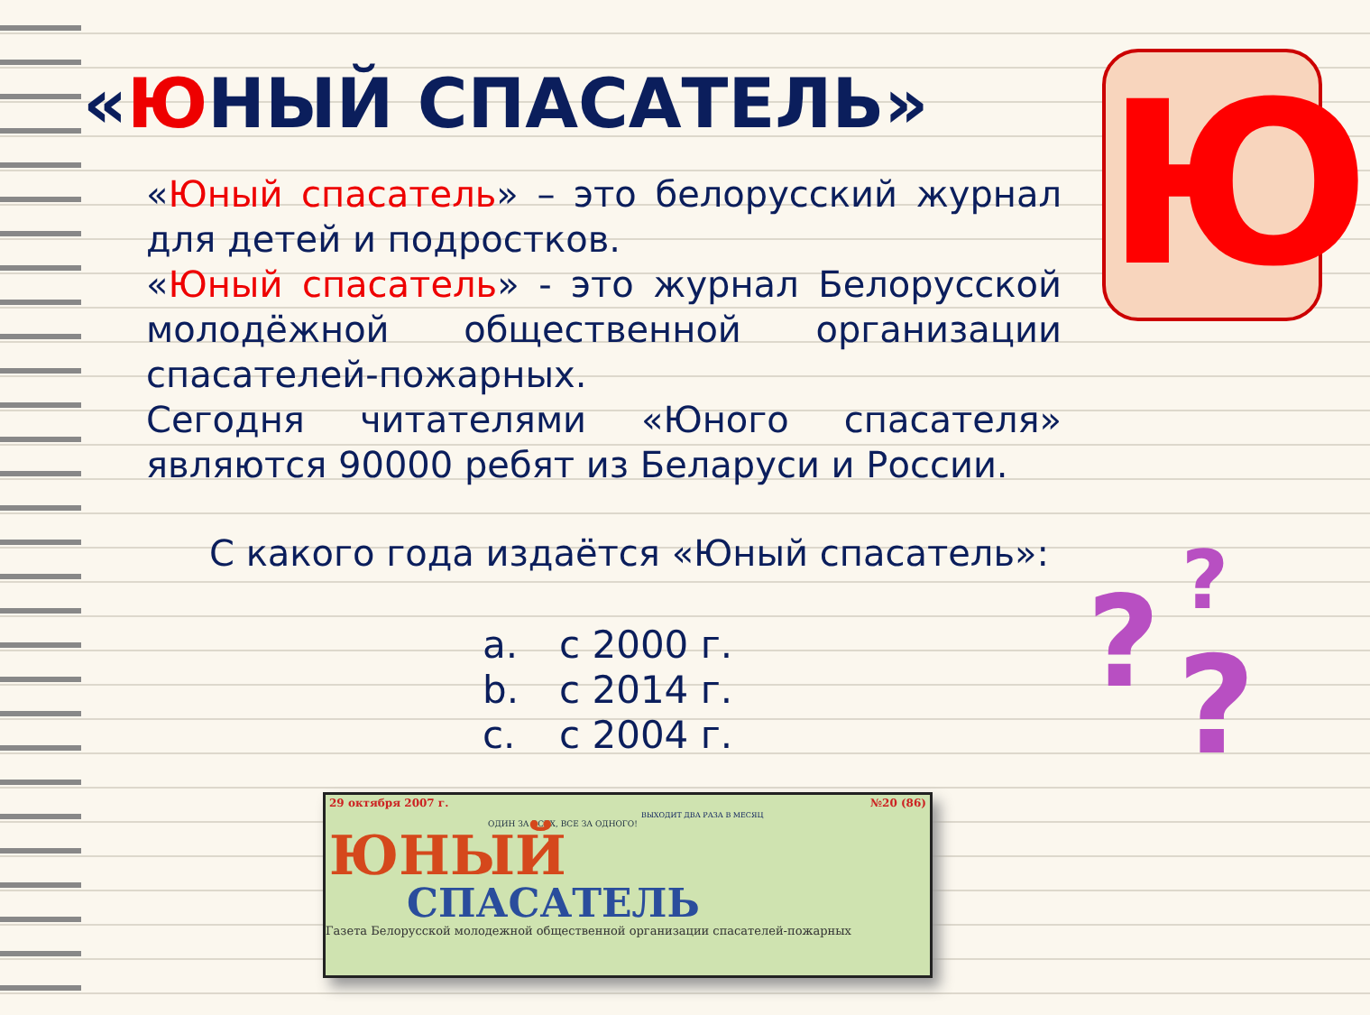«ЮНЫЙ СПАСАТЕЛЬ» Ю
«Юный спасатель» – это белорусский журнал для детей и подростков.
«Юный спасатель» - это журнал Белорусской молодёжной общественной организации спасателей-пожарных.
Сегодня читателями «Юного спасателя» являются 90000 ребят из Беларуси и России.
С какого года издаётся «Юный спасатель»:
a. с 2000 г.
b. с 2014 г.
c. с 2004 г.
? ?
?
29 октября 2007 г. №20 (86)
ВЫХОДИТ ДВА РАЗА В МЕСЯЦ
ОДИН ЗА ВСЕХ, ВСЕ ЗА ОДНОГО!
ЮНЫЙ
СПАСАТЕЛЬ
Газета Белорусской молодежной общественной организации спасателей-пожарных